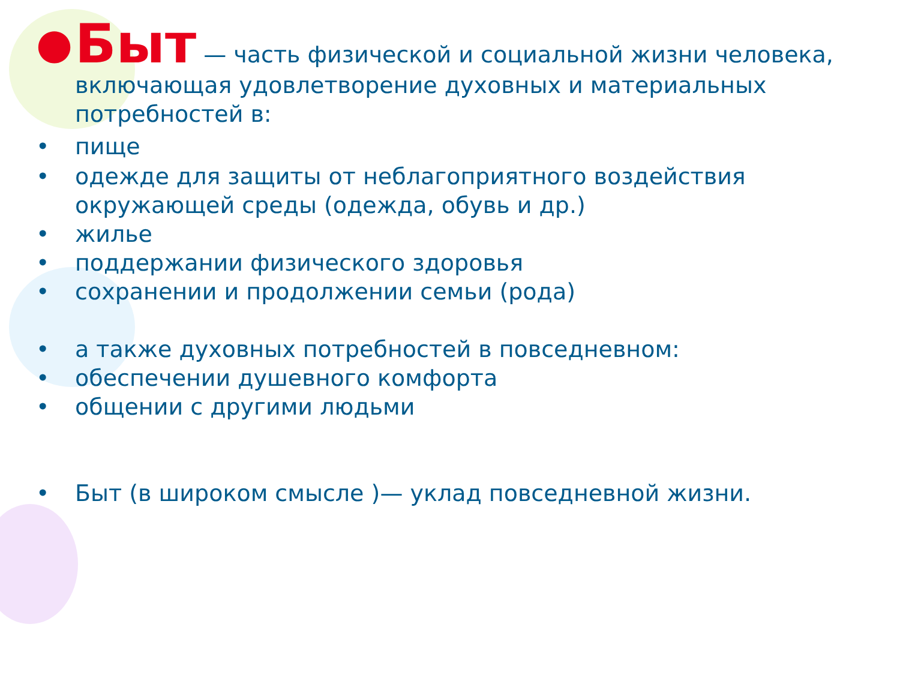●
Быт — часть физической и социальной жизни человека, включающая удовлетворение духовных и материальных потребностей в:
• пище
• одежде для защиты от неблагоприятного воздействия окружающей среды (одежда, обувь и др.)
• жилье
• поддержании физического здоровья
• сохранении и продолжении семьи (рода)
• а также духовных потребностей в повседневном:
• обеспечении душевного комфорта
• общении с другими людьми
• Быт (в широком смысле )— уклад повседневной жизни.